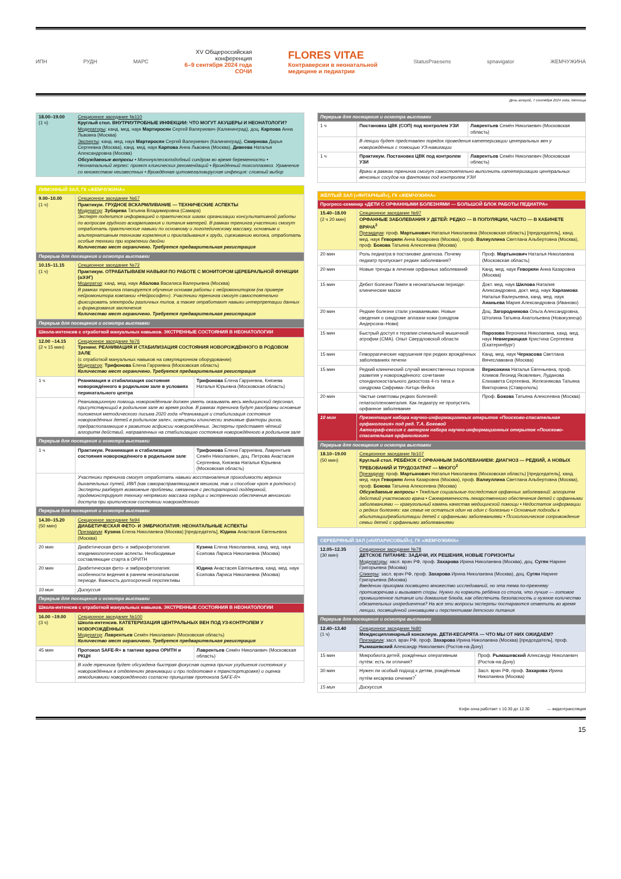ИПН РУДН МАРС
XV Общероссийская
конференция
6–9 сентября 2024 года
СОЧИ
FLORES VITAE
Контраверсии в неонатальной
медицине и педиатрии
StatusPraesens spnavigator ЖЕМЧУЖИНА
День второй, 7 сентября 2024 года, пятница
| 18.00–19.00 (1 ч) | Секционное заседание №110 Круглый стол. ВНУТРИУТРОБНЫЕ ИНФЕКЦИИ: ЧТО МОГУТ АКУШЕРЫ И НЕОНАТОЛОГИ? Модераторы : канд. мед. наук Мартиросян Сергей Валериевич (Калининград), доц. Карпова Анна Львовна (Москва) Эксперты : канд. мед. наук Мартиросян Сергей Валериевич (Калининград), Смирнова Дарья Сергеевна (Москва), канд. мед. наук Карпова Анна Львовна (Москва), Дивеева Наталья Александровна (Москва) Обсуждаемые вопросы • Мононуклеозоподобный синдром во время беременности • Неонатальный герпес: проект клинических рекомендаций • Врождённый токсоплазмоз. Уравнение со множеством неизвестных • Врождённая цитомегаловирусная инфекция: сложный выбор |
| ЛИМОННЫЙ ЗАЛ, ГК «ЖЕМЧУЖИНА» | | |
| 9.00–10.00 (1 ч) | Секционное заседание №67 Практикум. ГРУДНОЕ ВСКАРМЛИВАНИЕ — ТЕХНИЧЕСКИЕ АСПЕКТЫ Модератор : Зубарева Татьяна Владимировна (Самара) Эксперт поделится информацией о практических шагах организации консультативной работы по вопросам грудного вскармливания и питания матерей. В рамках тренинга участники смогут отработать практические навыки по основному и логопедическому массажу, основным и альтернативным техникам кормления и прикладывания к груди, сцеживанию молока, отработать особые техники при кормлении двойни Количество мест ограничено. Требуется предварительная регистрация | |
| Перерыв для посещения и осмотра выставки | | |
| 10.15–11.15 (1 ч) | Секционное заседание №72 Практикум. ОТРАБАТЫВАЕМ НАВЫКИ ПО РАБОТЕ С МОНИТОРОМ ЦЕРЕБРАЛЬНОЙ ФУНКЦИИ (аЭЭГ) Модератор : канд. мед. наук Абалова Василиса Валерьевна (Москва) В рамках тренинга планируется обучение основам работы с нейромонитором (на примере нейромонитора компании «Нейрософт»). Участники тренинга смогут самостоятельно фиксировать электроды различных типов, а также отработают навыки интерпретации данных и формирования заключения Количество мест ограничено. Требуется предварительная регистрация | |
| Перерыв для посещения и осмотра выставки | | |
| Школа-интенсив с отработкой мануальных навыков. ЭКСТРЕННЫЕ СОСТОЯНИЯ В НЕОНАТОЛОГИИ | | |
| 12.00 –14.15 (2 ч 15 мин) | Секционное заседание №76 Тренинг. РЕАНИМАЦИЯ И СТАБИЛИЗАЦИЯ СОСТОЯНИЯ НОВОРОЖДЁННОГО В РОДОВОМ ЗАЛЕ (с отработкой мануальных навыков на симуляционном оборудовании) Модератор : Трифонова Елена Гарриевна (Московская область) Количество мест ограничено. Требуется предварительная регистрация | |
| 1 ч | Реанимация и стабилизация состояния новорождённого в родильном зале в условиях перинатального центра | Трифонова Елена Гарриевна, Князева Наталья Юрьевна (Московская область) |
| | Реанимационную помощь новорождённым должен уметь оказывать весь медицинский персонал, присутствующий в родильном зале во время родов. В рамках тренинга будут разобраны основные положения методического письма 2020 года «Реанимация и стабилизация состояния новорождённых детей в родильном зале», освещены клинически значимые факторы риска, предрасполагающие к развитию асфиксии новорождённых. Эксперты представят чёткий алгоритм действий, направленных на стабилизацию состояния новорождённого в родильном зале | |
| Перерыв для посещения и осмотра выставки | | |
| 1 ч | Практикум. Реанимация и стабилизация состояния новорождённого в родильном зале | Трифонова Елена Гарриевна, Лаврентьев Семён Николаевич, доц. Петрова Анастасия Сергеевна, Князева Наталья Юрьевна (Московская область) |
| | Участники тренинга смогут отработать навыки восстановления проходимости верхних дыхательных путей, ИВЛ (как саморасправляющимся мешком, так и способом «рот в рот/нос»). Эксперты разберут возможные проблемы, связанные с респираторной поддержкой, продемонстрируют технику непрямого массажа сердца и экстренного обеспечения венозного доступа при критическом состоянии новорождённого | |
| Перерыв для посещения и осмотра выставки | | |
| 14.30–15.20 (50 мин) | Секционное заседание №94 ДИАБЕТИЧЕСКАЯ ФЕТО- И ЭМБРИОПАТИЯ: НЕОНАТАЛЬНЫЕ АСПЕКТЫ Президиум : Кузина Елена Николаевна (Москва) [председатель], Юдина Анастасия Евгеньевна (Москва) | |
| 20 мин | Диабетическая фето- и эмбриофетопатия: эпидемиологические аспекты. Необходимые составляющие старта в ОРИТН | Кузина Елена Николаевна, канд. мед. наук Есипова Лариса Николаевна (Москва) |
| 20 мин | Диабетическая фето- и эмбриофетопатия: особенности ведения в раннем неонатальном периоде. Важность долгосрочной перспективы | Юдина Анастасия Евгеньевна, канд. мед. наук Есипова Лариса Николаевна (Москва) |
| 10 мин | Дискуссия | |
| Перерыв для посещения и осмотра выставки | | |
| Школа-интенсив с отработкой мануальных навыков. ЭКСТРЕННЫЕ СОСТОЯНИЯ В НЕОНАТОЛОГИИ | | |
| 16.00 –19.00 (3 ч) | Секционное заседание №100 Школа-интенсив. КАТЕТЕРИЗАЦИЯ ЦЕНТРАЛЬНЫХ ВЕН ПОД УЗ-КОНТРОЛЕМ У НОВОРОЖДЁННЫХ Модератор : Лаврентьев Семён Николаевич (Московская область) Количество мест ограничено. Требуется предварительная регистрация | |
| 45 мин | Протокол SAFE-R+ в тактике врача ОРИТН и РКЦН | Лаврентьев Семён Николаевич (Московская область) |
| | В ходе тренинга будет обсуждена быстрая фокусная оценка причин ухудшения состояния у новорождённых в отделениях реанимации и при подготовке к транспортировке) и оценка гемодинамики новорождённого согласно принципам протокола SAFE-R+ | |
| Перерыв для посещения и осмотра выставки | | |
| 1 ч | Постановка ЦВК (СОП) под контролем УЗИ | Лаврентьев Семён Николаевич (Московская область) |
| | В лекции будет представлен порядок проведения катетеризации центральных вен у новорождённых с помощью УЗ-навигации | |
| 1 ч | Практикум. Постановка ЦВК под контролем УЗИ | Лаврентьев Семён Николаевич (Московская область) |
| | Врачи в рамках тренинга смогут самостоятельно выполнить катетеризацию центральных венозных сосудов на фантомах под контролем УЗИ | |
| ЖЁЛТЫЙ ЗАЛ («ЯНТАРНЫЙ»), ГК «ЖЕМЧУЖИНА» | | |
| Прогресс-семинар «ДЕТИ С ОРФАННЫМИ БОЛЕЗНЯМИ — БОЛЬШОЙ БЛОК РАБОТЫ ПЕДИАТРА» | | |
| 15.40–18.00 (2 ч 20 мин) | Секционное заседание №97 ОРФАННЫЕ ЗАБОЛЕВАНИЯ У ДЕТЕЙ: РЕДКО — В ПОПУЛЯЦИИ, ЧАСТО — В КАБИНЕТЕ ВРАЧА<sup>2</sup> Президиум : проф. Мартынович Наталья Николаевна (Московская область) [председатель], канд. мед. наук Геворкян Анна Казаровна (Москва), проф. Валиуллина Светлана Альбертовна (Москва), проф. Бокова Татьяна Алексеевна (Москва) | |
| 20 мин | Роль педиатра в постановке диагноза. Почему педиатр пропускает редкие заболевания? | Проф. Мартынович Наталья Николаевна (Московская область) |
| 20 мин | Новые тренды в лечении орфанных заболеваний | Канд. мед. наук Геворкян Анна Казаровна (Москва) |
| 15 мин | Дебют болезни Помпе в неонатальном периоде: клинические маски | Докт. мед. наук Шилова Наталия Александровна, докт. мед. наук Харламова Наталья Валерьевна, канд. мед. наук Ананьева Мария Александровна (Иваново) |
| 20 мин | Редкие болезни стали узнаваемыми. Новые сведения о синдроме аплазии кожи (синдром Андерсона–Нови) | Доц. Загородникова Ольга Александровна, Штолина Татьяна Анатольевна (Новокузнецк) |
| 15 мин | Быстрый доступ к терапии спинальной мышечной атрофии (СМА). Опыт Свердловской области | Порозова Вероника Николаевна, канд. мед. наук Невмержицкая Кристина Сергеевна (Екатеринбург) |
| 15 мин | Геморрагические нарушения при редких врождённых заболеваниях печени | Канд. мед. наук Черкасова Светлана Вячеславовна (Москва) |
| 15 мин | Редкий клинический случай множественных пороков развития у новорождённого: сочетание спондилокостального дизостоза 4-го типа и синдрома Сифрима–Хитца–Вейса | Верисокина Наталья Евгеньевна, проф. Климов Леонид Яковлевич, Луданова Елизавета Сергеевна, Железнякова Татьяна Викторовна (Ставрополь) |
| 20 мин | Частые симптомы редких болезней: гепатоспленомегалия. Как педиатру не пропустить орфанное заболевание | Проф. Бокова Татьяна Алексеевна (Москва) |
| 10 мин | Презентация набора научно-информационных открыток «Поисково-спасательная орфанология» под ред. Т.А. Боковой Автограф-сессия с автором набора научно-информационных открыток «Поисково-спасательная орфанология» | |
| Перерыв для посещения и осмотра выставки | | |
| 18.10–19.00 (50 мин) | Секционное заседание №107 Круглый стол. РЕБЁНОК С ОРФАННЫМ ЗАБОЛЕВАНИЕМ: ДИАГНОЗ — РЕДКИЙ, А НОВЫХ ТРЕБОВАНИЙ И ТРУДОЗАТРАТ — МНОГО<sup>2</sup> Президиум : проф. Мартынович Наталья Николаевна (Московская область) [председатель], канд. мед. наук Геворкян Анна Казаровна (Москва), проф. Валиуллина Светлана Альбертовна (Москва), проф. Бокова Татьяна Алексеевна (Москва) Обсуждаемые вопросы • Тяжёлые социальные последствия орфанных заболеваний: алгоритм действий участкового врача • Своевременность лекарственного обеспечения детей с орфанными заболеваниями — краеугольный камень качества медицинской помощи • Недостаток информации о редких болезнях: как семье не остаться один на один с болезнью • Основные подходы к абилитации/реабилитации детей с орфанными заболеваниями • Психологическое сопровождение семьи детей с орфанными заболеваниями | |
| СЕРЕБРЯНЫЙ ЗАЛ («КИПАРИСОВЫЙ»), ГК «ЖЕМЧУЖИНА» | | |
| 12.05–12.35 (30 мин) | Секционное заседание №78 ДЕТСКОЕ ПИТАНИЕ: ЗАДАЧИ, ИХ РЕШЕНИЯ, НОВЫЕ ГОРИЗОНТЫ Модераторы : засл. врач РФ, проф. Захарова Ирина Николаевна (Москва), доц. Сугян Нарине Григорьевна (Москва) Спикеры : засл. врач РФ, проф. Захарова Ирина Николаевна (Москва), доц. Сугян Нарине Григорьевна (Москва) Введению прикорма посвящено множество исследований, но эта тема по-прежнему противоречива и вызывает споры. Нужно ли кормить ребёнка со стола, что лучше — готовое промышленное питание или домашние блюда, как обеспечить безопасность и нужное количество обязательных ингредиентов? На все эти вопросы эксперты постараются ответить во время лекции, посвящённой инновациям и перспективам детского питания | |
| Перерыв для посещения и осмотра выставки | | |
| 12.40–13.40 (1 ч) | Секционное заседание №80 Междисциплинарный консилиум. ДЕТИ-КЕСАРЯТА — ЧТО МЫ ОТ НИХ ОЖИДАЕМ? Президиум : засл. врач РФ, проф. Захарова Ирина Николаевна (Москва) [председатель], проф. Рымашевский Александр Николаевич (Ростов-на-Дону) | |
| 15 мин | Микробиота детей, рождённых оперативным путём: есть ли отличия? | Проф. Рымашевский Александр Николаевич (Ростов-на-Дону) |
| 30 мин | Нужен ли особый подход к детям, рождённым путём кесарева сечения?<sup>*</sup> | Засл. врач РФ, проф. Захарова Ирина Николаевна (Москва) |
| 15 мин | Дискуссия | |
Кофе-зона работает с 10.30 до 12.30 — видеотрансляция
15